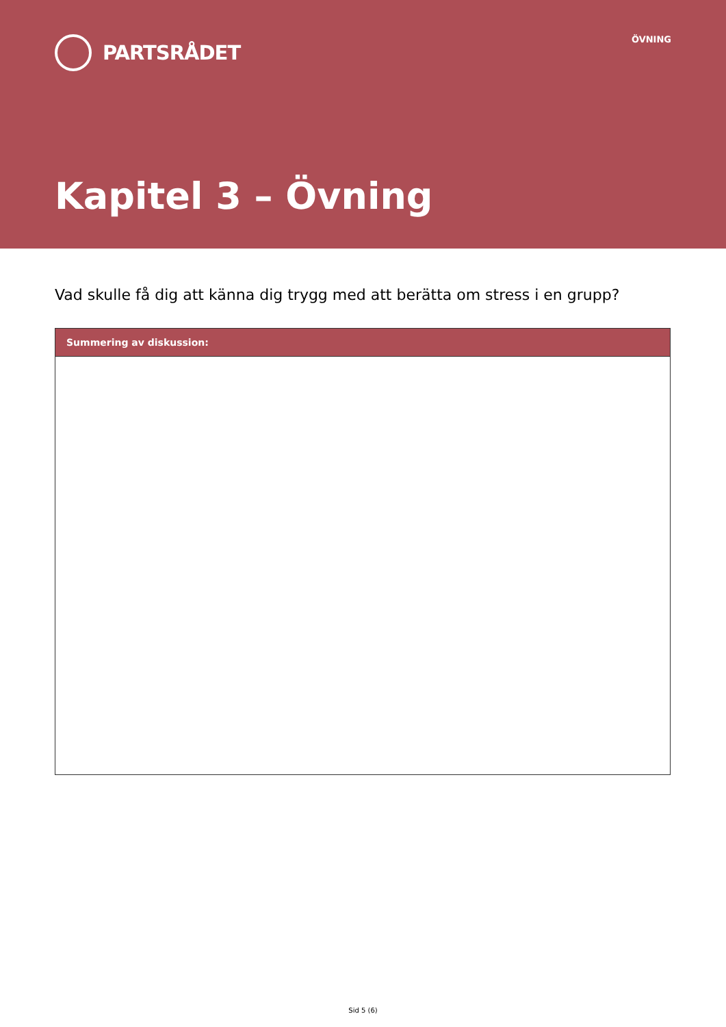PARTSRÅDET
ÖVNING
Kapitel 3 – Övning
Vad skulle få dig att känna dig trygg med att berätta om stress i en grupp?
| Summering av diskussion: |
| --- |
Sid 5 (6)